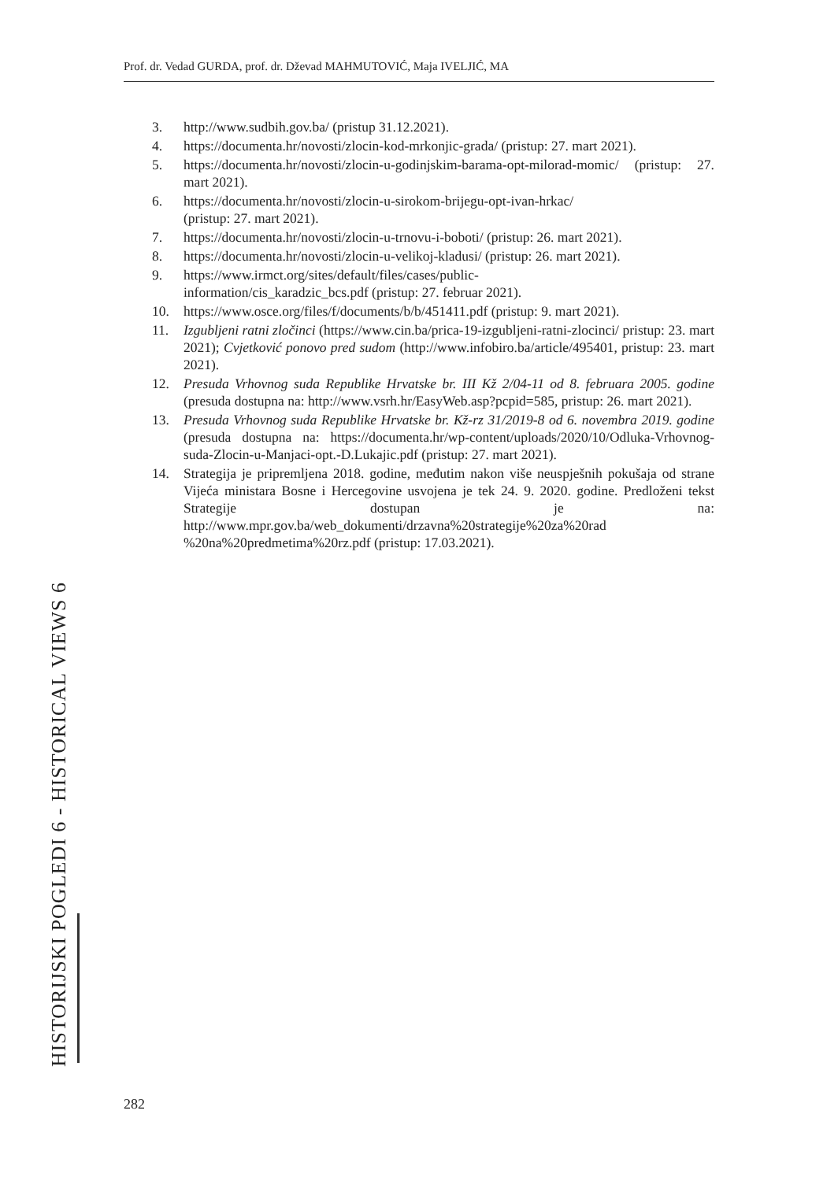Prof. dr. Vedad GURDA, prof. dr. Dževad MAHMUTOVIĆ, Maja IVELJIĆ, MA
3. http://www.sudbih.gov.ba/ (pristup 31.12.2021).
4. https://documenta.hr/novosti/zlocin-kod-mrkonjic-grada/ (pristup: 27. mart 2021).
5. https://documenta.hr/novosti/zlocin-u-godinjskim-barama-opt-milorad-momic/ (pristup: 27. mart 2021).
6. https://documenta.hr/novosti/zlocin-u-sirokom-brijegu-opt-ivan-hrkac/
(pristup: 27. mart 2021).
7. https://documenta.hr/novosti/zlocin-u-trnovu-i-boboti/ (pristup: 26. mart 2021).
8. https://documenta.hr/novosti/zlocin-u-velikoj-kladusi/ (pristup: 26. mart 2021).
9. https://www.irmct.org/sites/default/files/cases/public-
information/cis_karadzic_bcs.pdf (pristup: 27. februar 2021).
10. https://www.osce.org/files/f/documents/b/b/451411.pdf (pristup: 9. mart 2021).
11. Izgubljeni ratni zločinci (https://www.cin.ba/prica-19-izgubljeni-ratni-zlocinci/ pristup: 23. mart 2021); Cvjetković ponovo pred sudom (http://www.infobiro.ba/article/495401, pristup: 23. mart 2021).
12. Presuda Vrhovnog suda Republike Hrvatske br. III Kž 2/04-11 od 8. februara 2005. godine (presuda dostupna na: http://www.vsrh.hr/EasyWeb.asp?pcpid=585, pristup: 26. mart 2021).
13. Presuda Vrhovnog suda Republike Hrvatske br. Kž-rz 31/2019-8 od 6. novembra 2019. godine (presuda dostupna na: https://documenta.hr/wp-content/uploads/2020/10/Odluka-Vrhovnog-suda-Zlocin-u-Manjaci-opt.-D.Lukajic.pdf (pristup: 27. mart 2021).
14. Strategija je pripremljena 2018. godine, međutim nakon više neuspješnih pokušaja od strane Vijeća ministara Bosne i Hercegovine usvojena je tek 24. 9. 2020. godine. Predloženi tekst Strategije dostupan je na: http://www.mpr.gov.ba/web_dokumenti/drzavna%20strategije%20za%20rad %20na%20predmetima%20rz.pdf (pristup: 17.03.2021).
HISTORIJSKI POGLEDI 6 - HISTORICAL VIEWS 6
282